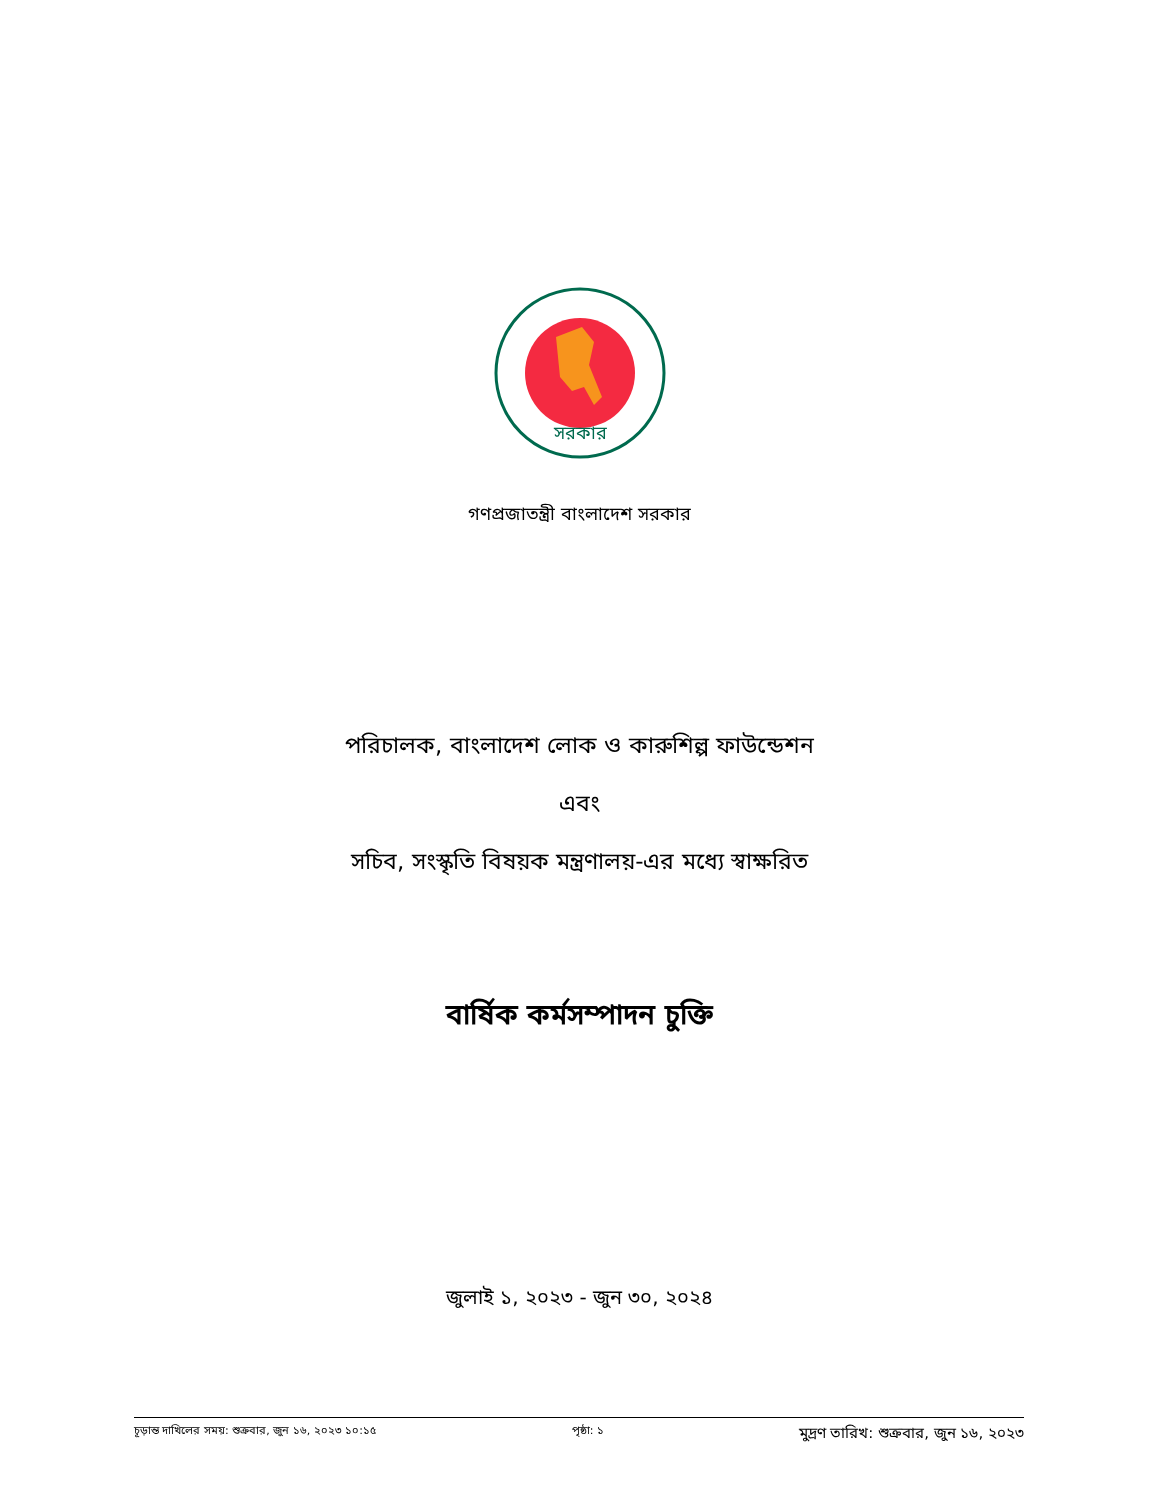সরকার
গণপ্রজাতন্ত্রী বাংলাদেশ সরকার
পরিচালক, বাংলাদেশ লোক ও কারুশিল্প ফাউন্ডেশন
এবং
সচিব, সংস্কৃতি বিষয়ক মন্ত্রণালয়-এর মধ্যে স্বাক্ষরিত
বার্ষিক কর্মসম্পাদন চুক্তি
জুলাই ১, ২০২৩ - জুন ৩০, ২০২৪
চূড়ান্ত দাখিলের সময়: শুক্রবার, জুন ১৬, ২০২৩ ১০:১৫ পৃষ্ঠা: ১ মুদ্রণ তারিখ: শুক্রবার, জুন ১৬, ২০২৩